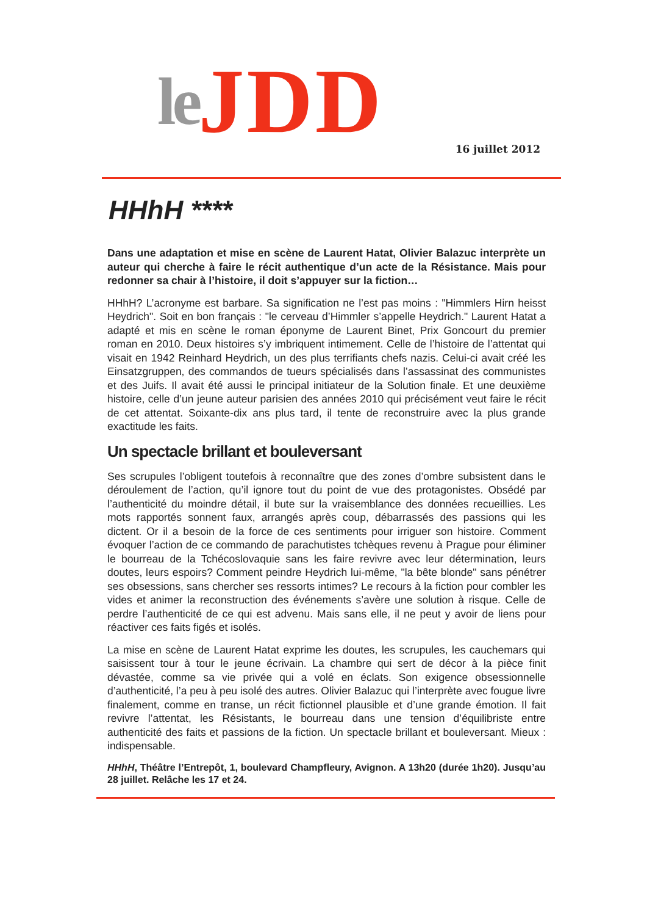le JDD
16 juillet 2012
HHhH ****
Dans une adaptation et mise en scène de Laurent Hatat, Olivier Balazuc interprète un auteur qui cherche à faire le récit authentique d’un acte de la Résistance. Mais pour redonner sa chair à l’histoire, il doit s’appuyer sur la fiction…
HHhH? L’acronyme est barbare. Sa signification ne l’est pas moins : "Himmlers Hirn heisst Heydrich". Soit en bon français : "le cerveau d’Himmler s’appelle Heydrich." Laurent Hatat a adapté et mis en scène le roman éponyme de Laurent Binet, Prix Goncourt du premier roman en 2010. Deux histoires s’y imbriquent intimement. Celle de l’histoire de l’attentat qui visait en 1942 Reinhard Heydrich, un des plus terrifiants chefs nazis. Celui-ci avait créé les Einsatzgruppen, des commandos de tueurs spécialisés dans l’assassinat des communistes et des Juifs. Il avait été aussi le principal initiateur de la Solution finale. Et une deuxième histoire, celle d’un jeune auteur parisien des années 2010 qui précisément veut faire le récit de cet attentat. Soixante-dix ans plus tard, il tente de reconstruire avec la plus grande exactitude les faits.
Un spectacle brillant et bouleversant
Ses scrupules l’obligent toutefois à reconnaître que des zones d’ombre subsistent dans le déroulement de l’action, qu’il ignore tout du point de vue des protagonistes. Obsédé par l’authenticité du moindre détail, il bute sur la vraisemblance des données recueillies. Les mots rapportés sonnent faux, arrangés après coup, débarrassés des passions qui les dictent. Or il a besoin de la force de ces sentiments pour irriguer son histoire. Comment évoquer l’action de ce commando de parachutistes tchèques revenu à Prague pour éliminer le bourreau de la Tchécoslovaquie sans les faire revivre avec leur détermination, leurs doutes, leurs espoirs? Comment peindre Heydrich lui-même, "la bête blonde" sans pénétrer ses obsessions, sans chercher ses ressorts intimes? Le recours à la fiction pour combler les vides et animer la reconstruction des événements s’avère une solution à risque. Celle de perdre l’authenticité de ce qui est advenu. Mais sans elle, il ne peut y avoir de liens pour réactiver ces faits figés et isolés.
La mise en scène de Laurent Hatat exprime les doutes, les scrupules, les cauchemars qui saisissent tour à tour le jeune écrivain. La chambre qui sert de décor à la pièce finit dévastée, comme sa vie privée qui a volé en éclats. Son exigence obsessionnelle d’authenticité, l’a peu à peu isolé des autres. Olivier Balazuc qui l’interprète avec fougue livre finalement, comme en transe, un récit fictionnel plausible et d’une grande émotion. Il fait revivre l’attentat, les Résistants, le bourreau dans une tension d’équilibriste entre authenticité des faits et passions de la fiction. Un spectacle brillant et bouleversant. Mieux : indispensable.
HHhH, Théâtre l’Entrepôt, 1, boulevard Champfleury, Avignon. A 13h20 (durée 1h20). Jusqu’au 28 juillet. Relâche les 17 et 24.